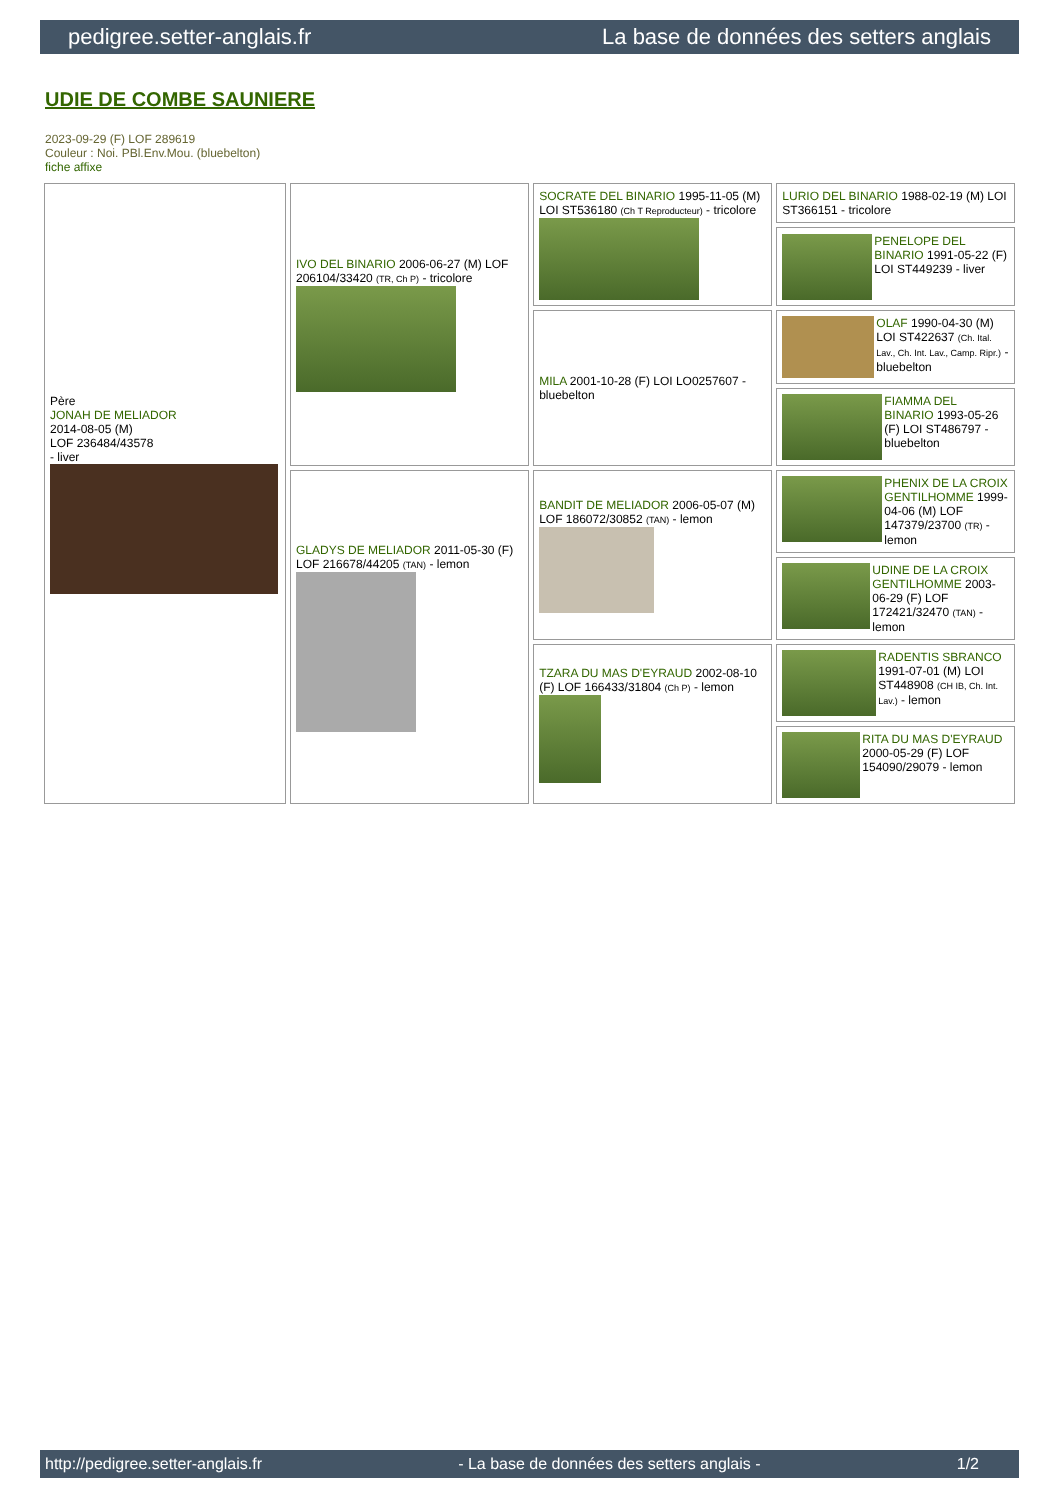pedigree.setter-anglais.fr La base de données des setters anglais
UDIE DE COMBE SAUNIERE
2023-09-29 (F) LOF 289619
Couleur : Noi. PBl.Env.Mou. (bluebelton)
fiche affixe
| Père JONAH DE MELIADOR 2014-08-05 (M) LOF 236484/43578 - liver | IVO DEL BINARIO 2006-06-27 (M) LOF 206104/33420 (TR, Ch P) - tricolore | SOCRATE DEL BINARIO 1995-11-05 (M) LOI ST536180 (Ch T Reproducteur) - tricolore | LURIO DEL BINARIO 1988-02-19 (M) LOI ST366151 - tricolore |
| | | | PENELOPE DEL BINARIO 1991-05-22 (F) LOI ST449239 - liver |
| | | MILA 2001-10-28 (F) LOI LO0257607 - bluebelton | OLAF 1990-04-30 (M) LOI ST422637 (Ch. Ital. Lav., Ch. Int. Lav., Camp. Ripr.) - bluebelton |
| | | | FIAMMA DEL BINARIO 1993-05-26 (F) LOI ST486797 - bluebelton |
| | GLADYS DE MELIADOR 2011-05-30 (F) LOF 216678/44205 (TAN) - lemon | BANDIT DE MELIADOR 2006-05-07 (M) LOF 186072/30852 (TAN) - lemon | PHENIX DE LA CROIX GENTILHOMME 1999-04-06 (M) LOF 147379/23700 (TR) - lemon |
| | | | UDINE DE LA CROIX GENTILHOMME 2003-06-29 (F) LOF 172421/32470 (TAN) - lemon |
| | | TZARA DU MAS D'EYRAUD 2002-08-10 (F) LOF 166433/31804 (Ch P) - lemon | RADENTIS SBRANCO 1991-07-01 (M) LOI ST448908 (CH IB, Ch. Int. Lav.) - lemon |
| | | | RITA DU MAS D'EYRAUD 2000-05-29 (F) LOF 154090/29079 - lemon |
http://pedigree.setter-anglais.fr - La base de données des setters anglais - 1/2